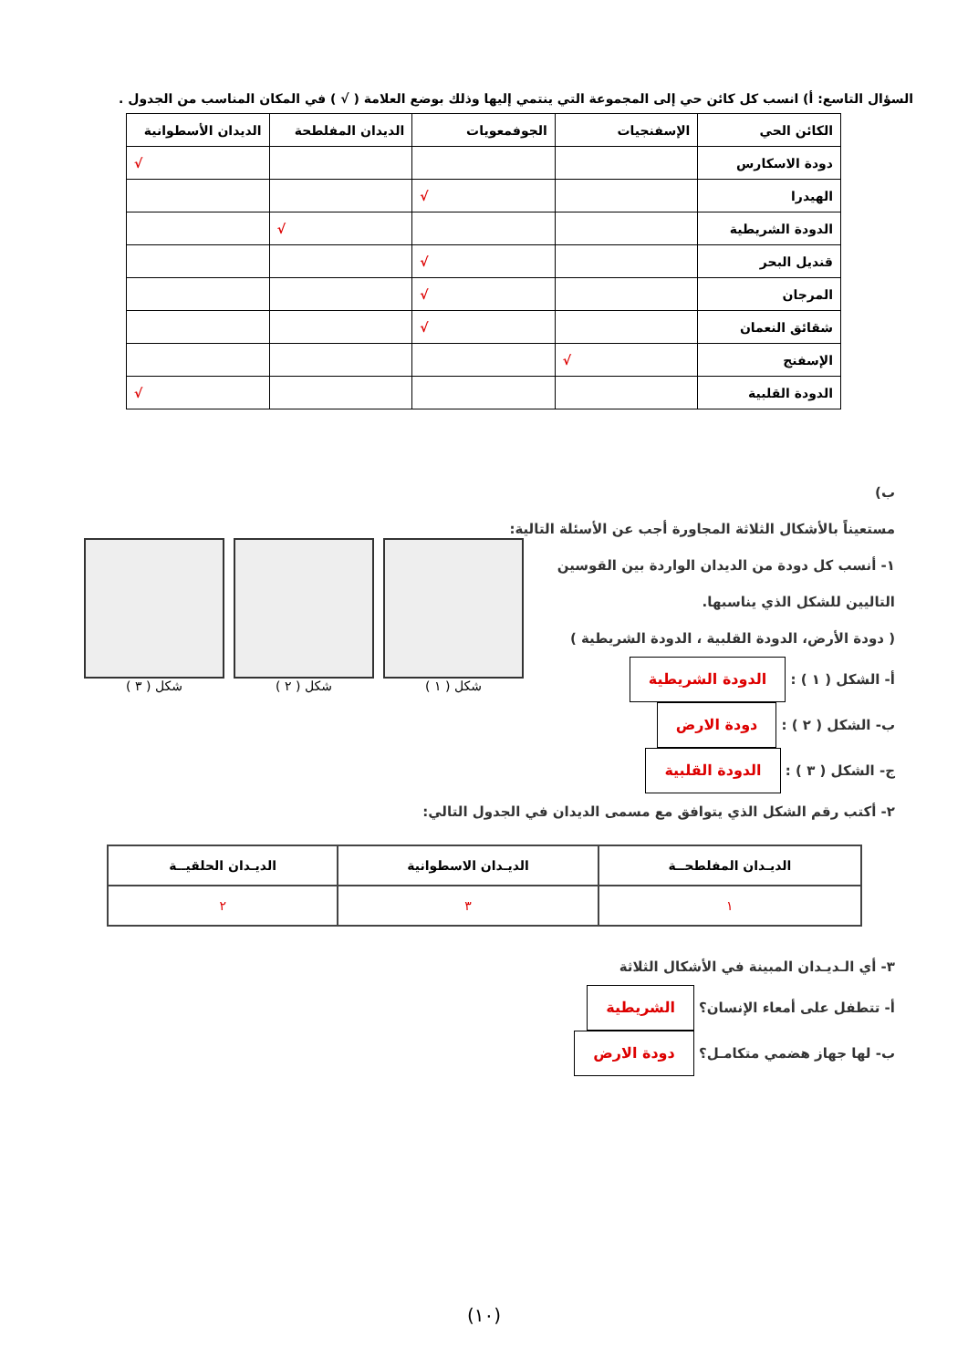السؤال التاسع: أ) انسب كل كائن حي إلى المجموعة التي ينتمي إليها وذلك بوضع العلامة ( √ ) في المكان المناسب من الجدول .
| الكائن الحي | الإسفنجيات | الجوفمعويات | الديدان المفلطحة | الديدان الأسطوانية |
| --- | --- | --- | --- | --- |
| دودة الاسكارس | | | | √ |
| الهيدرا | | √ | | |
| الدودة الشريطية | | | √ | |
| قنديل البحر | | √ | | |
| المرجان | | √ | | |
| شقائق النعمان | | √ | | |
| الإسفنج | √ | | | |
| الدودة القلبية | | | | √ |
ب)
مستعيناً بالأشكال الثلاثة المجاورة أجب عن الأسئلة التالية:
١- أنسب كل دودة من الديدان الواردة بين القوسين التاليين للشكل الذي يناسبها.
( دودة الأرض، الدودة القلبية ، الدودة الشريطية )
أ- الشكل ( ١ ) : الدودة الشريطية
ب- الشكل ( ٢ ) : دودة الارض
ج- الشكل ( ٣ ) : الدودة القلبية
٢- أكتب رقم الشكل الذي يتوافق مع مسمى الديدان في الجدول التالي:
شكل ( ٣ ) شكل ( ٢ ) شكل ( ١ )
| الديـدان المفلطحــة | الديـدان الاسطوانية | الديـدان الحلقيــة |
| --- | --- | --- |
| ١ | ٣ | ٢ |
٣- أي الـديـدان المبينة في الأشكال الثلاثة
أ- تتطفل على أمعاء الإنسان؟ الشريطية
ب- لها جهاز هضمي متكامـل؟ دودة الارض
(١٠)